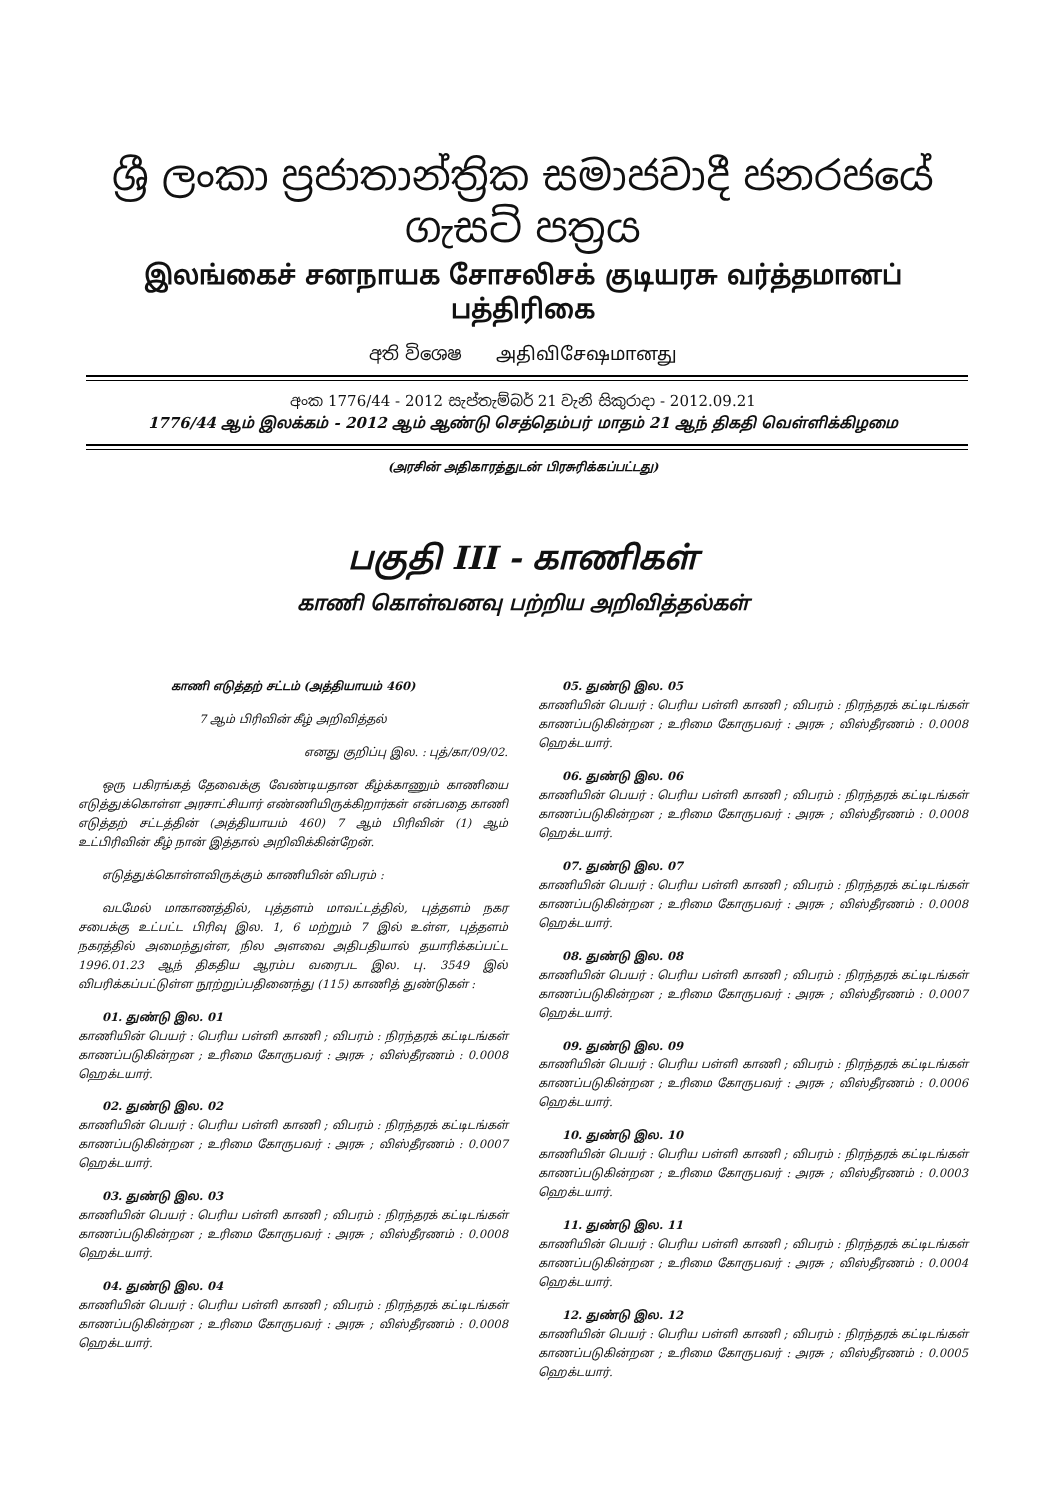ශ්‍රී ලංකා ප්‍රජාතාන්ත්‍රික සමාජවාදී ජනරජයේ ගැසට් පත්‍රය
இலங்கைச் சனநாயக சோசலிசக் குடியரசு வர்த்தமானப் பத்திரிகை
අති විශෙෂ அதிவிசேஷமானது
අංක 1776/44 - 2012 සැප්තැම්බර් 21 වැනි සිකුරාදා - 2012.09.21
1776/44 ஆம் இலக்கம் - 2012 ஆம் ஆண்டு செத்தெம்பர் மாதம் 21 ஆந் திகதி வெள்ளிக்கிழமை
(அரசின் அதிகாரத்துடன் பிரசுரிக்கப்பட்டது)
பகுதி III - காணிகள்
காணி கொள்வனவு பற்றிய அறிவித்தல்கள்
காணி எடுத்தற் சட்டம் (அத்தியாயம் 460)
7 ஆம் பிரிவின் கீழ் அறிவித்தல்
எனது குறிப்பு இல. : புத்/கா/09/02.
ஒரு பகிரங்கத் தேவைக்கு வேண்டியதான கீழ்க்காணும் காணியை எடுத்துக்கொள்ள அரசாட்சியார் எண்ணியிருக்கிறார்கள் என்பதை காணி எடுத்தற் சட்டத்தின் (அத்தியாயம் 460) 7 ஆம் பிரிவின் (1) ஆம் உட்பிரிவின் கீழ் நான் இத்தால் அறிவிக்கின்றேன்.
எடுத்துக்கொள்ளவிருக்கும் காணியின் விபரம் :
வடமேல் மாகாணத்தில், புத்தளம் மாவட்டத்தில், புத்தளம் நகர சபைக்கு உட்பட்ட பிரிவு இல. 1, 6 மற்றும் 7 இல் உள்ள, புத்தளம் நகரத்தில் அமைந்துள்ள, நில அளவை அதிபதியால் தயாரிக்கப்பட்ட 1996.01.23 ஆந் திகதிய ஆரம்ப வரைபட இல. பு. 3549 இல் விபரிக்கப்பட்டுள்ள நூற்றுப்பதினைந்து (115) காணித் துண்டுகள் :
01. துண்டு இல. 01
காணியின் பெயர் : பெரிய பள்ளி காணி ; விபரம் : நிரந்தரக் கட்டிடங்கள் காணப்படுகின்றன ; உரிமை கோருபவர் : அரசு ; விஸ்தீரணம் : 0.0008 ஹெக்டயார்.
02. துண்டு இல. 02
காணியின் பெயர் : பெரிய பள்ளி காணி ; விபரம் : நிரந்தரக் கட்டிடங்கள் காணப்படுகின்றன ; உரிமை கோருபவர் : அரசு ; விஸ்தீரணம் : 0.0007 ஹெக்டயார்.
03. துண்டு இல. 03
காணியின் பெயர் : பெரிய பள்ளி காணி ; விபரம் : நிரந்தரக் கட்டிடங்கள் காணப்படுகின்றன ; உரிமை கோருபவர் : அரசு ; விஸ்தீரணம் : 0.0008 ஹெக்டயார்.
04. துண்டு இல. 04
காணியின் பெயர் : பெரிய பள்ளி காணி ; விபரம் : நிரந்தரக் கட்டிடங்கள் காணப்படுகின்றன ; உரிமை கோருபவர் : அரசு ; விஸ்தீரணம் : 0.0008 ஹெக்டயார்.
05. துண்டு இல. 05
காணியின் பெயர் : பெரிய பள்ளி காணி ; விபரம் : நிரந்தரக் கட்டிடங்கள் காணப்படுகின்றன ; உரிமை கோருபவர் : அரசு ; விஸ்தீரணம் : 0.0008 ஹெக்டயார்.
06. துண்டு இல. 06
காணியின் பெயர் : பெரிய பள்ளி காணி ; விபரம் : நிரந்தரக் கட்டிடங்கள் காணப்படுகின்றன ; உரிமை கோருபவர் : அரசு ; விஸ்தீரணம் : 0.0008 ஹெக்டயார்.
07. துண்டு இல. 07
காணியின் பெயர் : பெரிய பள்ளி காணி ; விபரம் : நிரந்தரக் கட்டிடங்கள் காணப்படுகின்றன ; உரிமை கோருபவர் : அரசு ; விஸ்தீரணம் : 0.0008 ஹெக்டயார்.
08. துண்டு இல. 08
காணியின் பெயர் : பெரிய பள்ளி காணி ; விபரம் : நிரந்தரக் கட்டிடங்கள் காணப்படுகின்றன ; உரிமை கோருபவர் : அரசு ; விஸ்தீரணம் : 0.0007 ஹெக்டயார்.
09. துண்டு இல. 09
காணியின் பெயர் : பெரிய பள்ளி காணி ; விபரம் : நிரந்தரக் கட்டிடங்கள் காணப்படுகின்றன ; உரிமை கோருபவர் : அரசு ; விஸ்தீரணம் : 0.0006 ஹெக்டயார்.
10. துண்டு இல. 10
காணியின் பெயர் : பெரிய பள்ளி காணி ; விபரம் : நிரந்தரக் கட்டிடங்கள் காணப்படுகின்றன ; உரிமை கோருபவர் : அரசு ; விஸ்தீரணம் : 0.0003 ஹெக்டயார்.
11. துண்டு இல. 11
காணியின் பெயர் : பெரிய பள்ளி காணி ; விபரம் : நிரந்தரக் கட்டிடங்கள் காணப்படுகின்றன ; உரிமை கோருபவர் : அரசு ; விஸ்தீரணம் : 0.0004 ஹெக்டயார்.
12. துண்டு இல. 12
காணியின் பெயர் : பெரிய பள்ளி காணி ; விபரம் : நிரந்தரக் கட்டிடங்கள் காணப்படுகின்றன ; உரிமை கோருபவர் : அரசு ; விஸ்தீரணம் : 0.0005 ஹெக்டயார்.